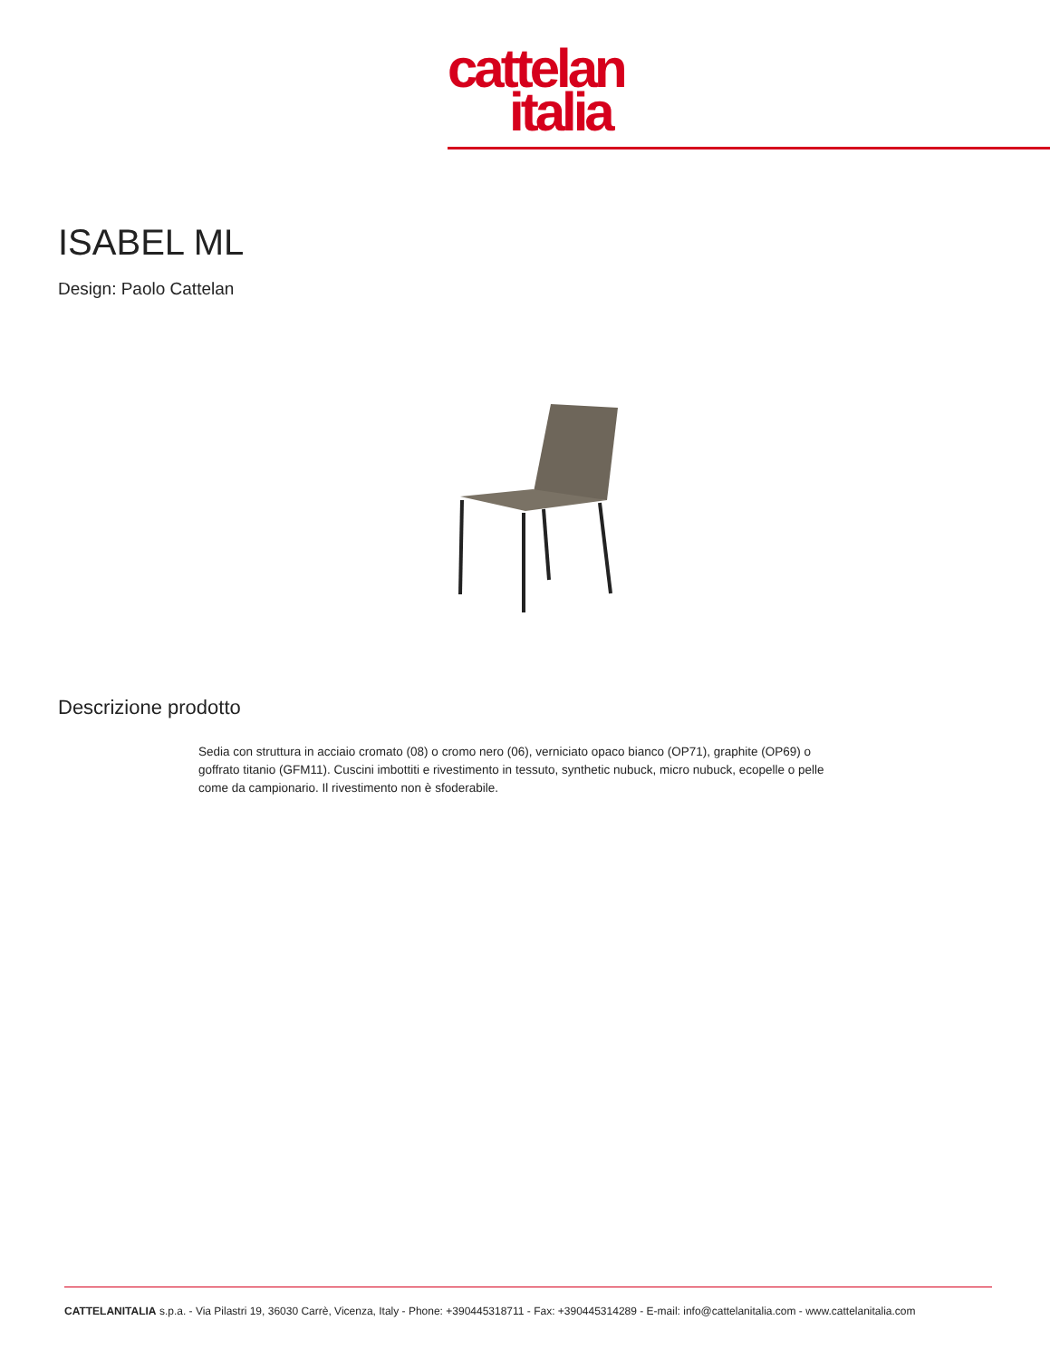cattelan
italia
ISABEL ML
Design: Paolo Cattelan
Descrizione prodotto
Sedia con struttura in acciaio cromato (08) o cromo nero (06), verniciato opaco bianco (OP71), graphite (OP69) o goffrato titanio (GFM11). Cuscini imbottiti e rivestimento in tessuto, synthetic nubuck, micro nubuck, ecopelle o pelle come da campionario. Il rivestimento non è sfoderabile.
CATTELANITALIA s.p.a. - Via Pilastri 19, 36030 Carrè, Vicenza, Italy - Phone: +390445318711 - Fax: +390445314289 - E-mail: info@cattelanitalia.com - www.cattelanitalia.com